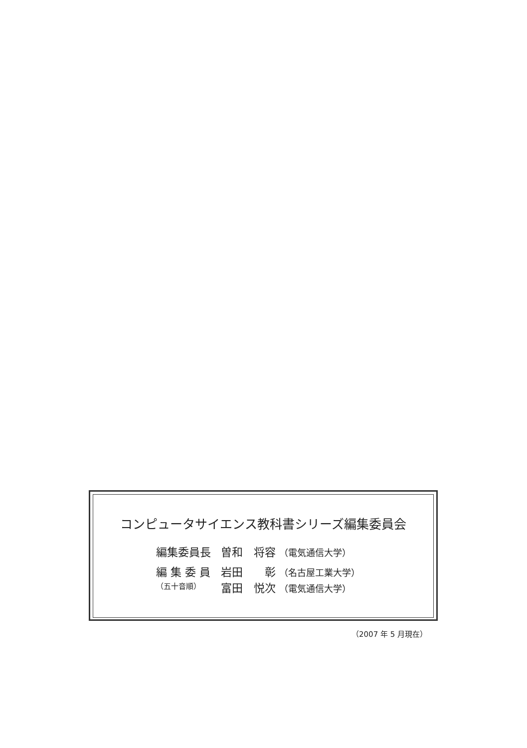コンピュータサイエンス教科書シリーズ編集委員会
| 編集委員長 | 曽和 将容 （電気通信大学） |
| 編 集 委 員 （五十音順） | 岩田 彰 （名古屋工業大学） 富田 悦次 （電気通信大学） |
（2007 年 5 月現在）